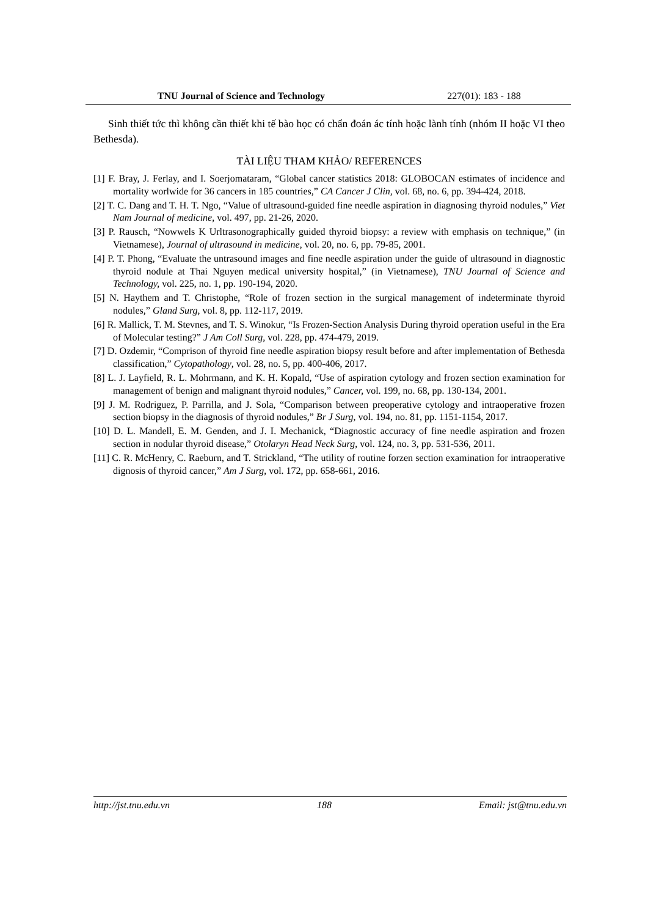TNU Journal of Science and Technology 227(01): 183 - 188
Sinh thiết tức thì không cần thiết khi tế bào học có chẩn đoán ác tính hoặc lành tính (nhóm II hoặc VI theo Bethesda).
TÀI LIỆU THAM KHẢO/ REFERENCES
[1] F. Bray, J. Ferlay, and I. Soerjomataram, “Global cancer statistics 2018: GLOBOCAN estimates of incidence and mortality worlwide for 36 cancers in 185 countries,” CA Cancer J Clin, vol. 68, no. 6, pp. 394-424, 2018.
[2] T. C. Dang and T. H. T. Ngo, “Value of ultrasound-guided fine needle aspiration in diagnosing thyroid nodules,” Viet Nam Journal of medicine, vol. 497, pp. 21-26, 2020.
[3] P. Rausch, “Nowwels K Urltrasonographically guided thyroid biopsy: a review with emphasis on technique,” (in Vietnamese), Journal of ultrasound in medicine, vol. 20, no. 6, pp. 79-85, 2001.
[4] P. T. Phong, “Evaluate the untrasound images and fine needle aspiration under the guide of ultrasound in diagnostic thyroid nodule at Thai Nguyen medical university hospital,” (in Vietnamese), TNU Journal of Science and Technology, vol. 225, no. 1, pp. 190-194, 2020.
[5] N. Haythem and T. Christophe, “Role of frozen section in the surgical management of indeterminate thyroid nodules,” Gland Surg, vol. 8, pp. 112-117, 2019.
[6] R. Mallick, T. M. Stevnes, and T. S. Winokur, “Is Frozen-Section Analysis During thyroid operation useful in the Era of Molecular testing?” J Am Coll Surg, vol. 228, pp. 474-479, 2019.
[7] D. Ozdemir, “Comprison of thyroid fine needle aspiration biopsy result before and after implementation of Bethesda classification,” Cytopathology, vol. 28, no. 5, pp. 400-406, 2017.
[8] L. J. Layfield, R. L. Mohrmann, and K. H. Kopald, “Use of aspiration cytology and frozen section examination for management of benign and malignant thyroid nodules,” Cancer, vol. 199, no. 68, pp. 130-134, 2001.
[9] J. M. Rodriguez, P. Parrilla, and J. Sola, “Comparison between preoperative cytology and intraoperative frozen section biopsy in the diagnosis of thyroid nodules,” Br J Surg, vol. 194, no. 81, pp. 1151-1154, 2017.
[10] D. L. Mandell, E. M. Genden, and J. I. Mechanick, “Diagnostic accuracy of fine needle aspiration and frozen section in nodular thyroid disease,” Otolaryn Head Neck Surg, vol. 124, no. 3, pp. 531-536, 2011.
[11] C. R. McHenry, C. Raeburn, and T. Strickland, “The utility of routine forzen section examination for intraoperative dignosis of thyroid cancer,” Am J Surg, vol. 172, pp. 658-661, 2016.
http://jst.tnu.edu.vn 188 Email: jst@tnu.edu.vn